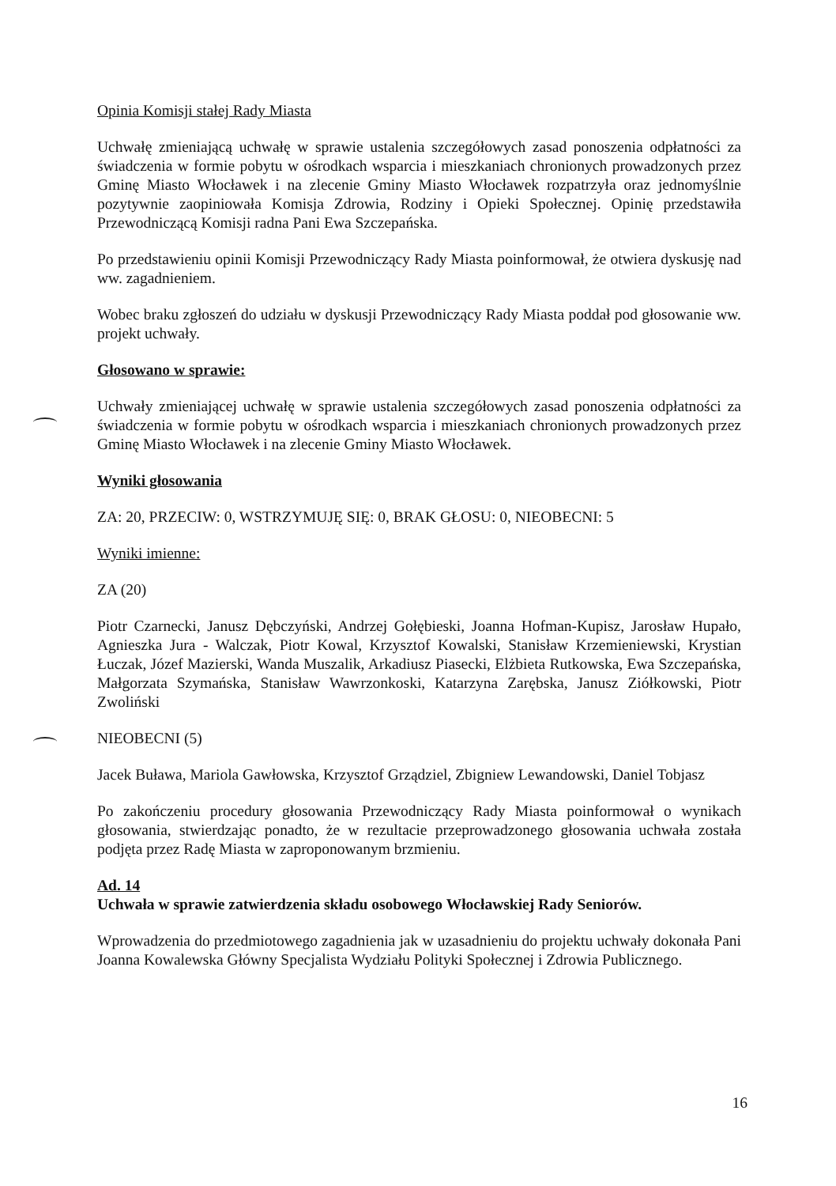Opinia Komisji stałej Rady Miasta
Uchwałę zmieniającą uchwałę w sprawie ustalenia szczegółowych zasad ponoszenia odpłatności za świadczenia w formie pobytu w ośrodkach wsparcia i mieszkaniach chronionych prowadzonych przez Gminę Miasto Włocławek i na zlecenie Gminy Miasto Włocławek rozpatrzyła oraz jednomyślnie pozytywnie zaopiniowała Komisja Zdrowia, Rodziny i Opieki Społecznej. Opinię przedstawiła Przewodniczącą Komisji radna Pani Ewa Szczepańska.
Po przedstawieniu opinii Komisji Przewodniczący Rady Miasta poinformował, że otwiera dyskusję nad ww. zagadnieniem.
Wobec braku zgłoszeń do udziału w dyskusji Przewodniczący Rady Miasta poddał pod głosowanie ww. projekt uchwały.
Głosowano w sprawie:
Uchwały zmieniającej uchwałę w sprawie ustalenia szczegółowych zasad ponoszenia odpłatności za świadczenia w formie pobytu w ośrodkach wsparcia i mieszkaniach chronionych prowadzonych przez Gminę Miasto Włocławek i na zlecenie Gminy Miasto Włocławek.
Wyniki głosowania
ZA: 20, PRZECIW: 0, WSTRZYMUJĘ SIĘ: 0, BRAK GŁOSU: 0, NIEOBECNI: 5
Wyniki imienne:
ZA (20)
Piotr Czarnecki, Janusz Dębczyński, Andrzej Gołębieski, Joanna Hofman-Kupisz, Jarosław Hupało, Agnieszka Jura - Walczak, Piotr Kowal, Krzysztof Kowalski, Stanisław Krzemieniewski, Krystian Łuczak, Józef Mazierski, Wanda Muszalik, Arkadiusz Piasecki, Elżbieta Rutkowska, Ewa Szczepańska, Małgorzata Szymańska, Stanisław Wawrzonkoski, Katarzyna Zarębska, Janusz Ziółkowski, Piotr Zwoliński
NIEOBECNI (5)
Jacek Buława, Mariola Gawłowska, Krzysztof Grządziel, Zbigniew Lewandowski, Daniel Tobjasz
Po zakończeniu procedury głosowania Przewodniczący Rady Miasta poinformował o wynikach głosowania, stwierdzając ponadto, że w rezultacie przeprowadzonego głosowania uchwała została podjęta przez Radę Miasta w zaproponowanym brzmieniu.
Ad. 14
Uchwała w sprawie zatwierdzenia składu osobowego Włocławskiej Rady Seniorów.
Wprowadzenia do przedmiotowego zagadnienia jak w uzasadnieniu do projektu uchwały dokonała Pani Joanna Kowalewska Główny Specjalista Wydziału Polityki Społecznej i Zdrowia Publicznego.
16